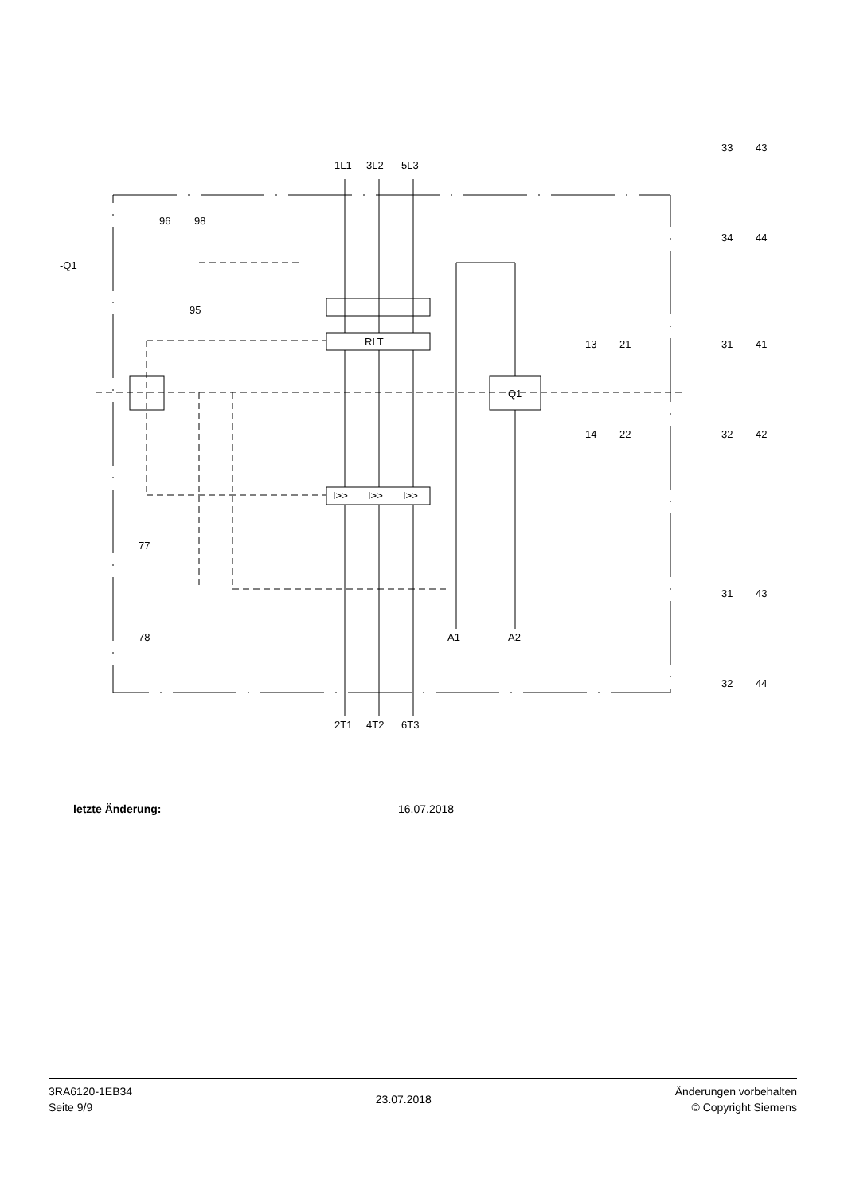-Q1
1L1
3L2
5L3
96
98
95
RLT
Q1
I>>
I>>
I>>
77
78
A1
A2
2T1
4T2
6T3
13
21
14
22
33
43
34
44
31
41
32
42
31
43
32
44
letzte Änderung: 16.07.2018
3RA6120-1EB34
Seite 9/9
23.07.2018
Änderungen vorbehalten
© Copyright Siemens